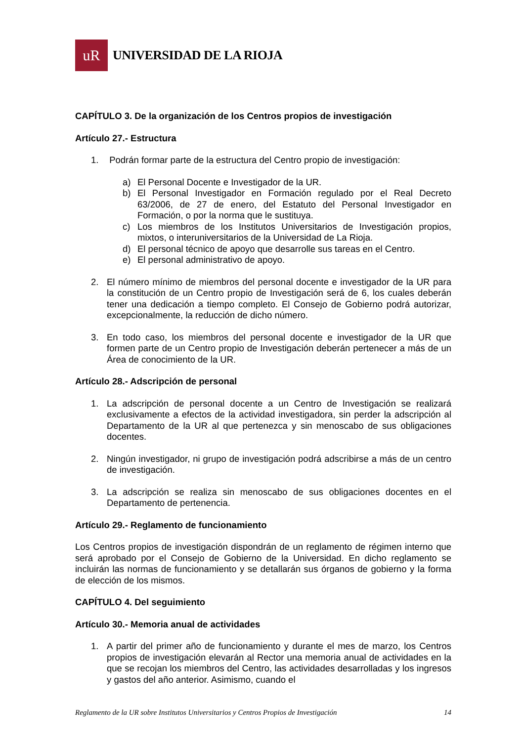uR
UNIVERSIDAD DE LA RIOJA
CAPÍTULO 3. De la organización de los Centros propios de investigación
Artículo 27.- Estructura
1. Podrán formar parte de la estructura del Centro propio de investigación:
a) El Personal Docente e Investigador de la UR.
b) El Personal Investigador en Formación regulado por el Real Decreto 63/2006, de 27 de enero, del Estatuto del Personal Investigador en Formación, o por la norma que le sustituya.
c) Los miembros de los Institutos Universitarios de Investigación propios, mixtos, o interuniversitarios de la Universidad de La Rioja.
d) El personal técnico de apoyo que desarrolle sus tareas en el Centro.
e) El personal administrativo de apoyo.
2. El número mínimo de miembros del personal docente e investigador de la UR para la constitución de un Centro propio de Investigación será de 6, los cuales deberán tener una dedicación a tiempo completo. El Consejo de Gobierno podrá autorizar, excepcionalmente, la reducción de dicho número.
3. En todo caso, los miembros del personal docente e investigador de la UR que formen parte de un Centro propio de Investigación deberán pertenecer a más de un Área de conocimiento de la UR.
Artículo 28.- Adscripción de personal
1. La adscripción de personal docente a un Centro de Investigación se realizará exclusivamente a efectos de la actividad investigadora, sin perder la adscripción al Departamento de la UR al que pertenezca y sin menoscabo de sus obligaciones docentes.
2. Ningún investigador, ni grupo de investigación podrá adscribirse a más de un centro de investigación.
3. La adscripción se realiza sin menoscabo de sus obligaciones docentes en el Departamento de pertenencia.
Artículo 29.- Reglamento de funcionamiento
Los Centros propios de investigación dispondrán de un reglamento de régimen interno que será aprobado por el Consejo de Gobierno de la Universidad. En dicho reglamento se incluirán las normas de funcionamiento y se detallarán sus órganos de gobierno y la forma de elección de los mismos.
CAPÍTULO 4. Del seguimiento
Artículo 30.- Memoria anual de actividades
1. A partir del primer año de funcionamiento y durante el mes de marzo, los Centros propios de investigación elevarán al Rector una memoria anual de actividades en la que se recojan los miembros del Centro, las actividades desarrolladas y los ingresos y gastos del año anterior. Asimismo, cuando el
Reglamento de la UR sobre Institutos Universitarios y Centros Propios de Investigación 14